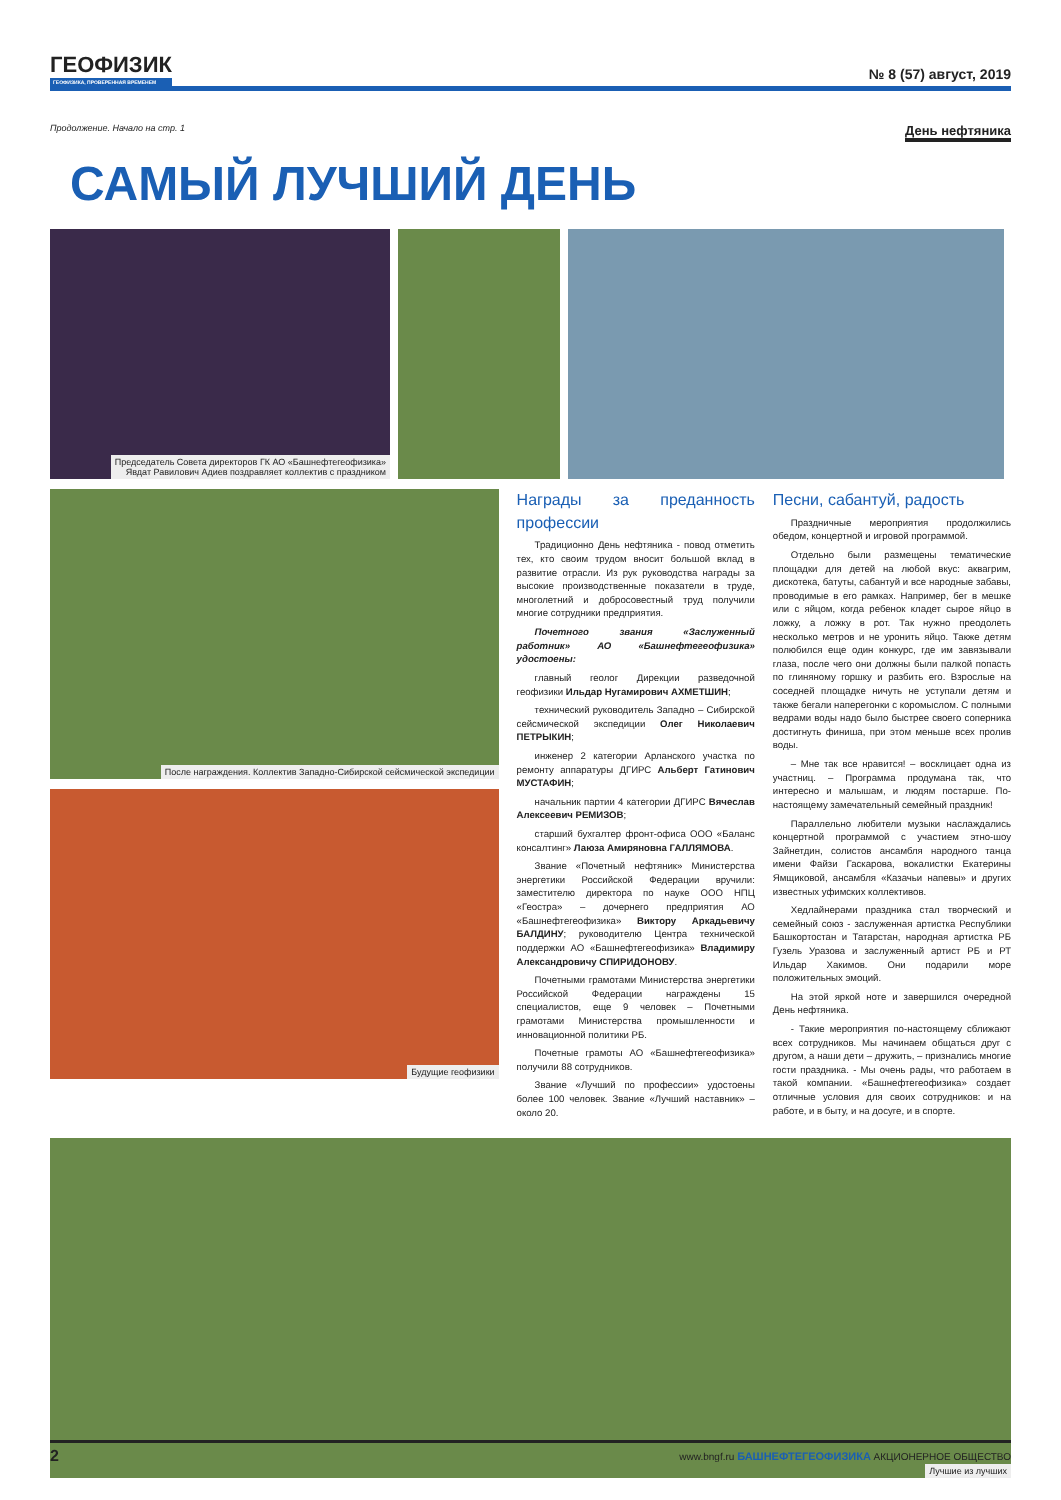ГЕОФИЗИК
ГЕОФИЗИКА, ПРОВЕРЕННАЯ ВРЕМЕНЕМ
№ 8 (57) август, 2019
Продолжение. Начало на стр. 1 День нефтяника
САМЫЙ ЛУЧШИЙ ДЕНЬ
Председатель Совета директоров ГК АО «Башнефтегеофизика»
Явдат Равилович Адиев поздравляет коллектив с праздником
После награждения. Коллектив Западно-Сибирской сейсмической экспедиции
Будущие геофизики
Награды за преданность профессии
Традиционно День нефтяника - повод отметить тех, кто своим трудом вносит большой вклад в развитие отрасли. Из рук руководства награды за высокие производственные показатели в труде, многолетний и добросовестный труд получили многие сотрудники предприятия.
Почетного звания «Заслуженный работник» АО «Башнефтегеофизика» удостоены:
главный геолог Дирекции разведочной геофизики Ильдар Нугамирович АХМЕТШИН;
технический руководитель Западно – Сибирской сейсмической экспедиции Олег Николаевич ПЕТРЫКИН;
инженер 2 категории Арланского участка по ремонту аппаратуры ДГИРС Альберт Гатинович МУСТАФИН;
начальник партии 4 категории ДГИРС Вячеслав Алексеевич РЕМИЗОВ;
старший бухгалтер фронт-офиса ООО «Баланс консалтинг» Лаюза Амиряновна ГАЛЛЯМОВА.
Звание «Почетный нефтяник» Министерства энергетики Российской Федерации вручили: заместителю директора по науке ООО НПЦ «Геостра» – дочернего предприятия АО «Башнефтегеофизика» Виктору Аркадьевичу БАЛДИНУ; руководителю Центра технической поддержки АО «Башнефтегеофизика» Владимиру Александровичу СПИРИДОНОВУ.
Почетными грамотами Министерства энергетики Российской Федерации награждены 15 специалистов, еще 9 человек – Почетными грамотами Министерства промышленности и инновационной политики РБ.
Почетные грамоты АО «Башнефтегеофизика» получили 88 сотрудников.
Звание «Лучший по профессии» удостоены более 100 человек. Звание «Лучший наставник» – около 20.
Песни, сабантуй, радость
Праздничные мероприятия продолжились обедом, концертной и игровой программой.
Отдельно были размещены тематические площадки для детей на любой вкус: аквагрим, дискотека, батуты, сабантуй и все народные забавы, проводимые в его рамках. Например, бег в мешке или с яйцом, когда ребенок кладет сырое яйцо в ложку, а ложку в рот. Так нужно преодолеть несколько метров и не уронить яйцо. Также детям полюбился еще один конкурс, где им завязывали глаза, после чего они должны были палкой попасть по глиняному горшку и разбить его. Взрослые на соседней площадке ничуть не уступали детям и также бегали наперегонки с коромыслом. С полными ведрами воды надо было быстрее своего соперника достигнуть финиша, при этом меньше всех пролив воды.
– Мне так все нравится! – восклицает одна из участниц. – Программа продумана так, что интересно и малышам, и людям постарше. По-настоящему замечательный семейный праздник!
Параллельно любители музыки наслаждались концертной программой с участием этно-шоу Зайнетдин, солистов ансамбля народного танца имени Файзи Гаскарова, вокалистки Екатерины Ямщиковой, ансамбля «Казачьи напевы» и других известных уфимских коллективов.
Хедлайнерами праздника стал творческий и семейный союз - заслуженная артистка Республики Башкортостан и Татарстан, народная артистка РБ Гузель Уразова и заслуженный артист РБ и РТ Ильдар Хакимов. Они подарили море положительных эмоций.
На этой яркой ноте и завершился очередной День нефтяника.
- Такие мероприятия по-настоящему сближают всех сотрудников. Мы начинаем общаться друг с другом, а наши дети – дружить, – признались многие гости праздника. - Мы очень рады, что работаем в такой компании. «Башнефтегеофизика» создает отличные условия для своих сотрудников: и на работе, и в быту, и на досуге, и в спорте.
Лучшие из лучших
2 www.bngf.ru БАШНЕФТЕГЕОФИЗИКА АКЦИОНЕРНОЕ ОБЩЕСТВО